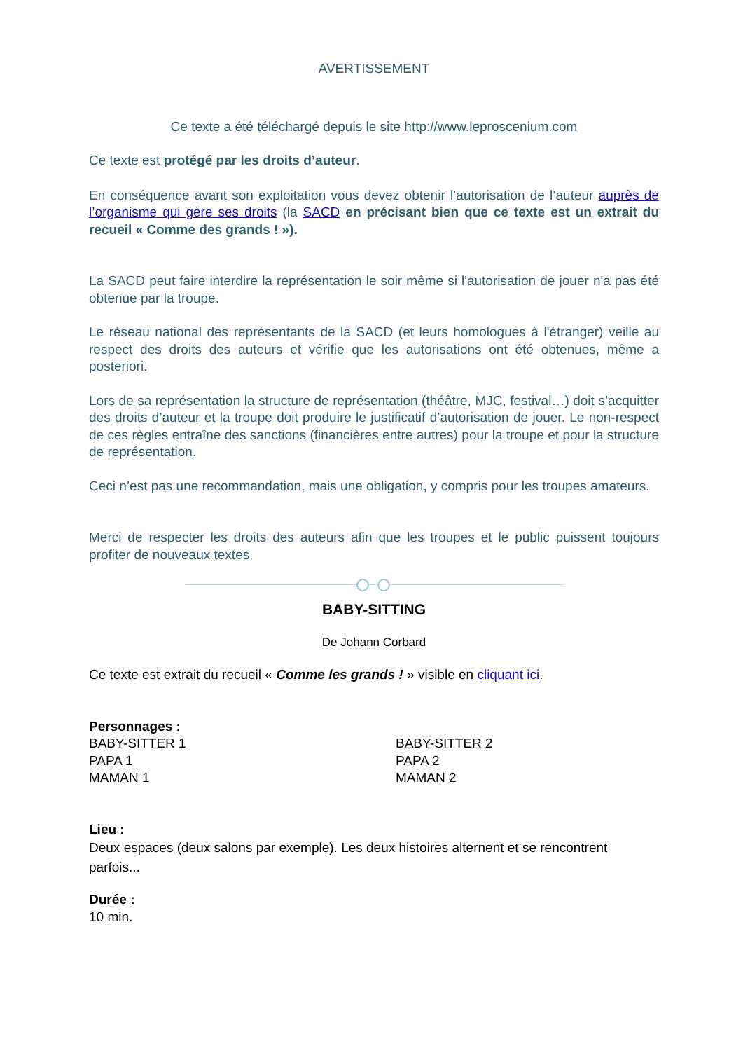AVERTISSEMENT
Ce texte a été téléchargé depuis le site http://www.leproscenium.com
Ce texte est protégé par les droits d’auteur.
En conséquence avant son exploitation vous devez obtenir l’autorisation de l’auteur auprès de l’organisme qui gère ses droits (la SACD en précisant bien que ce texte est un extrait du recueil « Comme des grands ! »).
La SACD peut faire interdire la représentation le soir même si l'autorisation de jouer n'a pas été obtenue par la troupe.
Le réseau national des représentants de la SACD (et leurs homologues à l'étranger) veille au respect des droits des auteurs et vérifie que les autorisations ont été obtenues, même a posteriori.
Lors de sa représentation la structure de représentation (théâtre, MJC, festival…) doit s’acquitter des droits d’auteur et la troupe doit produire le justificatif d’autorisation de jouer. Le non-respect de ces règles entraîne des sanctions (financières entre autres) pour la troupe et pour la structure de représentation.
Ceci n’est pas une recommandation, mais une obligation, y compris pour les troupes amateurs.
Merci de respecter les droits des auteurs afin que les troupes et le public puissent toujours profiter de nouveaux textes.
BABY-SITTING
De Johann Corbard
Ce texte est extrait du recueil « Comme les grands ! » visible en cliquant ici.
Personnages :
BABY-SITTER 1
PAPA 1
MAMAN 1
BABY-SITTER 2
PAPA 2
MAMAN 2
Lieu :
Deux espaces (deux salons par exemple). Les deux histoires alternent et se rencontrent parfois...
Durée :
10 min.